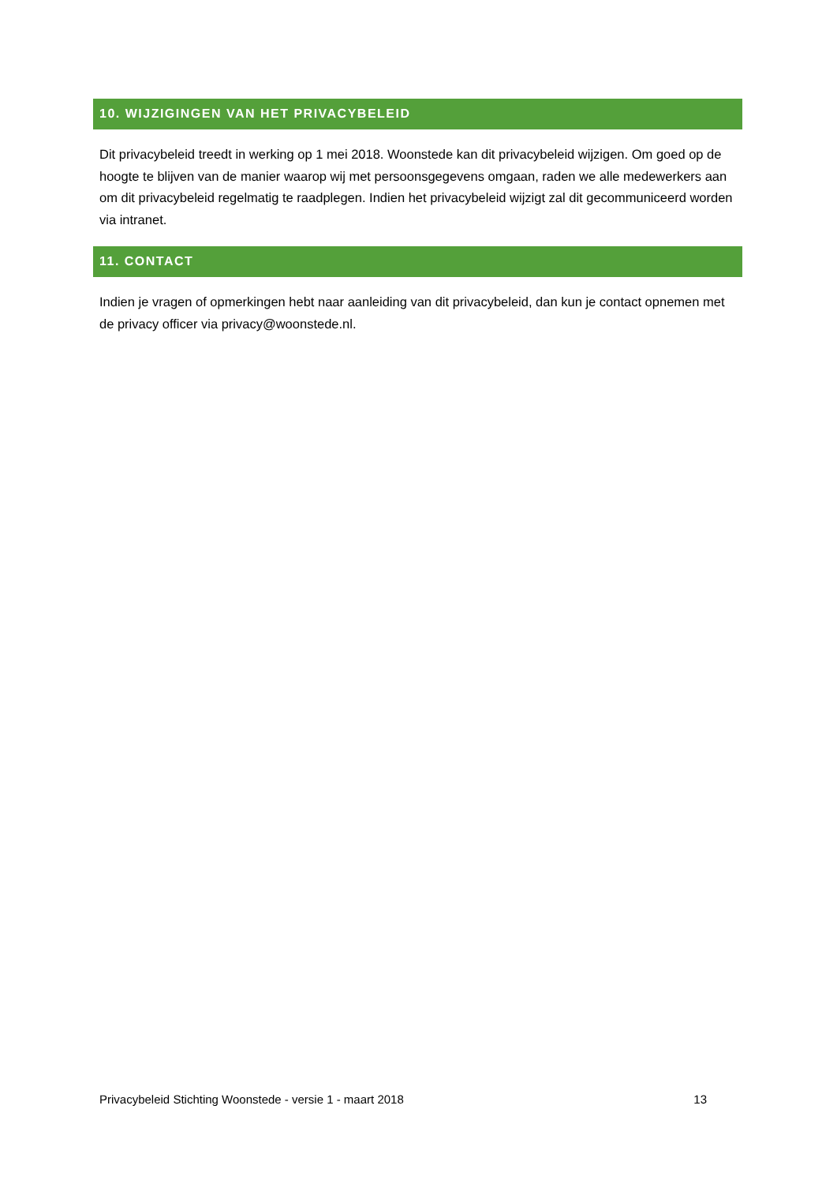10. WIJZIGINGEN VAN HET PRIVACYBELEID
Dit privacybeleid treedt in werking op 1 mei 2018. Woonstede kan dit privacybeleid wijzigen. Om goed op de hoogte te blijven van de manier waarop wij met persoonsgegevens omgaan, raden we alle medewerkers aan om dit privacybeleid regelmatig te raadplegen. Indien het privacybeleid wijzigt zal dit gecommuniceerd worden via intranet.
11. CONTACT
Indien je vragen of opmerkingen hebt naar aanleiding van dit privacybeleid, dan kun je contact opnemen met de privacy officer via privacy@woonstede.nl.
Privacybeleid Stichting Woonstede - versie 1 - maart 2018 13